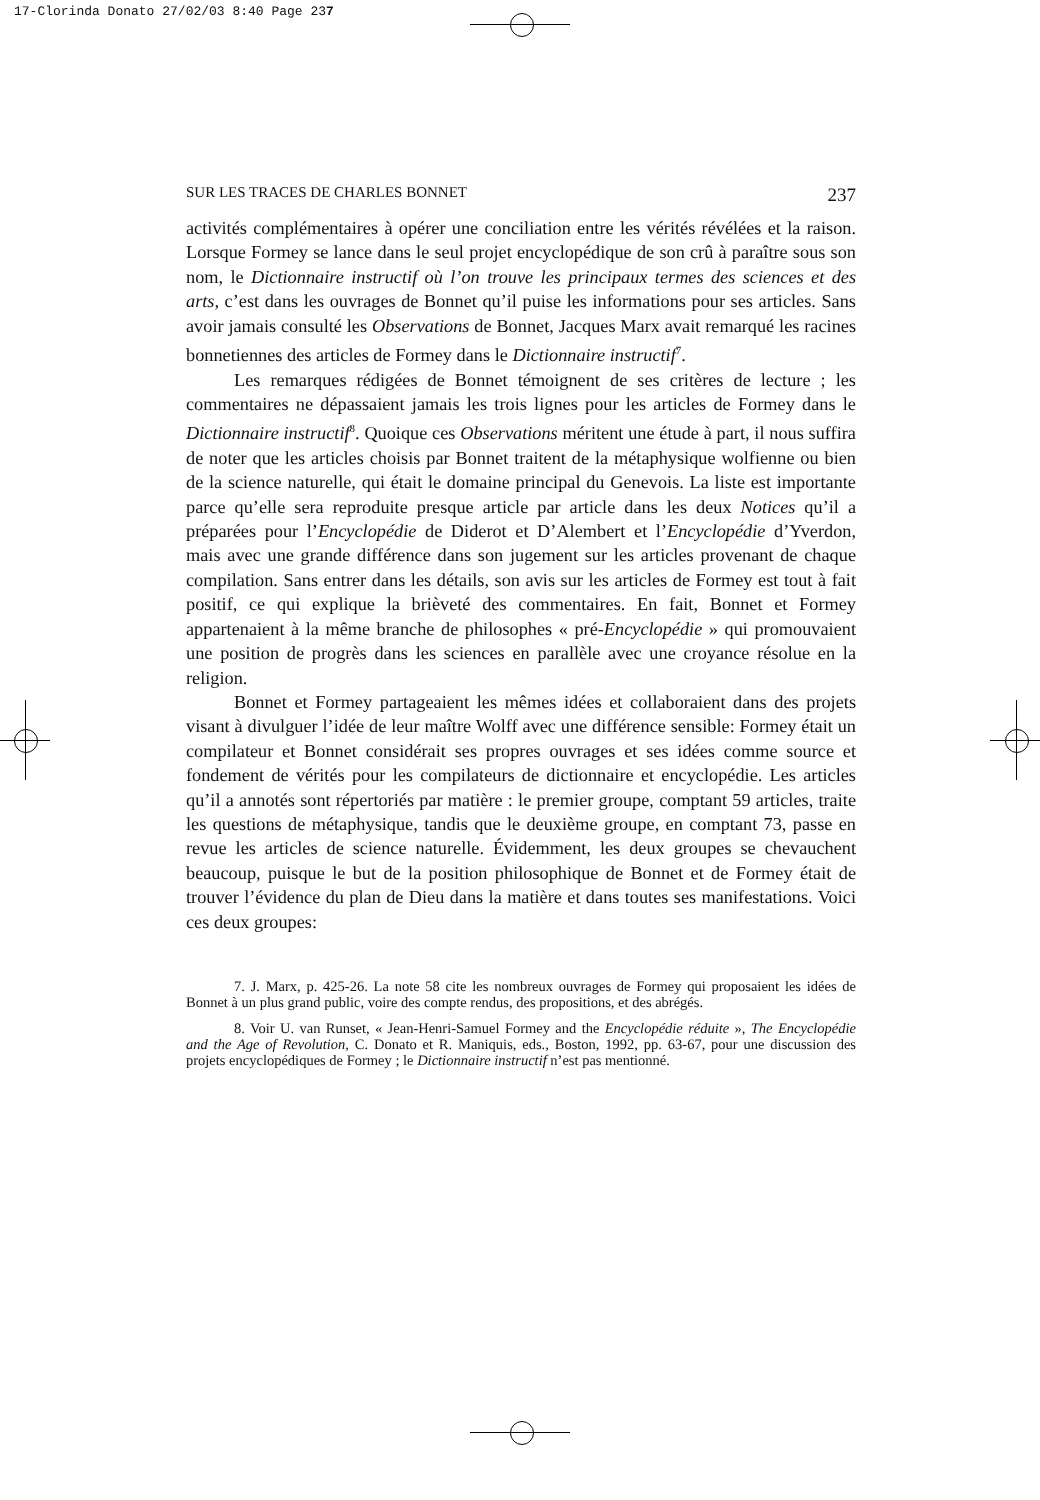17-Clorinda Donato 27/02/03 8:40 Page 237
SUR LES TRACES DE CHARLES BONNET 237
activités complémentaires à opérer une conciliation entre les vérités révélées et la raison. Lorsque Formey se lance dans le seul projet encyclopédique de son crû à paraître sous son nom, le Dictionnaire instructif où l’on trouve les principaux termes des sciences et des arts, c’est dans les ouvrages de Bonnet qu’il puise les informations pour ses articles. Sans avoir jamais consulté les Observations de Bonnet, Jacques Marx avait remarqué les racines bonnetiennes des articles de Formey dans le Dictionnaire instructif<sup>7</sup>.
Les remarques rédigées de Bonnet témoignent de ses critères de lecture ; les commentaires ne dépassaient jamais les trois lignes pour les articles de Formey dans le Dictionnaire instructif<sup>8</sup>. Quoique ces Observations méritent une étude à part, il nous suffira de noter que les articles choisis par Bonnet traitent de la métaphysique wolfienne ou bien de la science naturelle, qui était le domaine principal du Genevois. La liste est importante parce qu’elle sera reproduite presque article par article dans les deux Notices qu’il a préparées pour l’Encyclopédie de Diderot et D’Alembert et l’Encyclopédie d’Yverdon, mais avec une grande différence dans son jugement sur les articles provenant de chaque compilation. Sans entrer dans les détails, son avis sur les articles de Formey est tout à fait positif, ce qui explique la brièveté des commentaires. En fait, Bonnet et Formey appartenaient à la même branche de philosophes « pré-Encyclopédie » qui promouvaient une position de progrès dans les sciences en parallèle avec une croyance résolue en la religion.
Bonnet et Formey partageaient les mêmes idées et collaboraient dans des projets visant à divulguer l’idée de leur maître Wolff avec une différence sensible: Formey était un compilateur et Bonnet considérait ses propres ouvrages et ses idées comme source et fondement de vérités pour les compilateurs de dictionnaire et encyclopédie. Les articles qu’il a annotés sont répertoriés par matière : le premier groupe, comptant 59 articles, traite les questions de métaphysique, tandis que le deuxième groupe, en comptant 73, passe en revue les articles de science naturelle. Évidemment, les deux groupes se chevauchent beaucoup, puisque le but de la position philosophique de Bonnet et de Formey était de trouver l’évidence du plan de Dieu dans la matière et dans toutes ses manifestations. Voici ces deux groupes:
7. J. Marx, p. 425-26. La note 58 cite les nombreux ouvrages de Formey qui proposaient les idées de Bonnet à un plus grand public, voire des compte rendus, des propositions, et des abrégés.
8. Voir U. van Runset, « Jean-Henri-Samuel Formey and the Encyclopédie réduite », The Encyclopédie and the Age of Revolution, C. Donato et R. Maniquis, eds., Boston, 1992, pp. 63-67, pour une discussion des projets encyclopédiques de Formey ; le Dictionnaire instructif n’est pas mentionné.